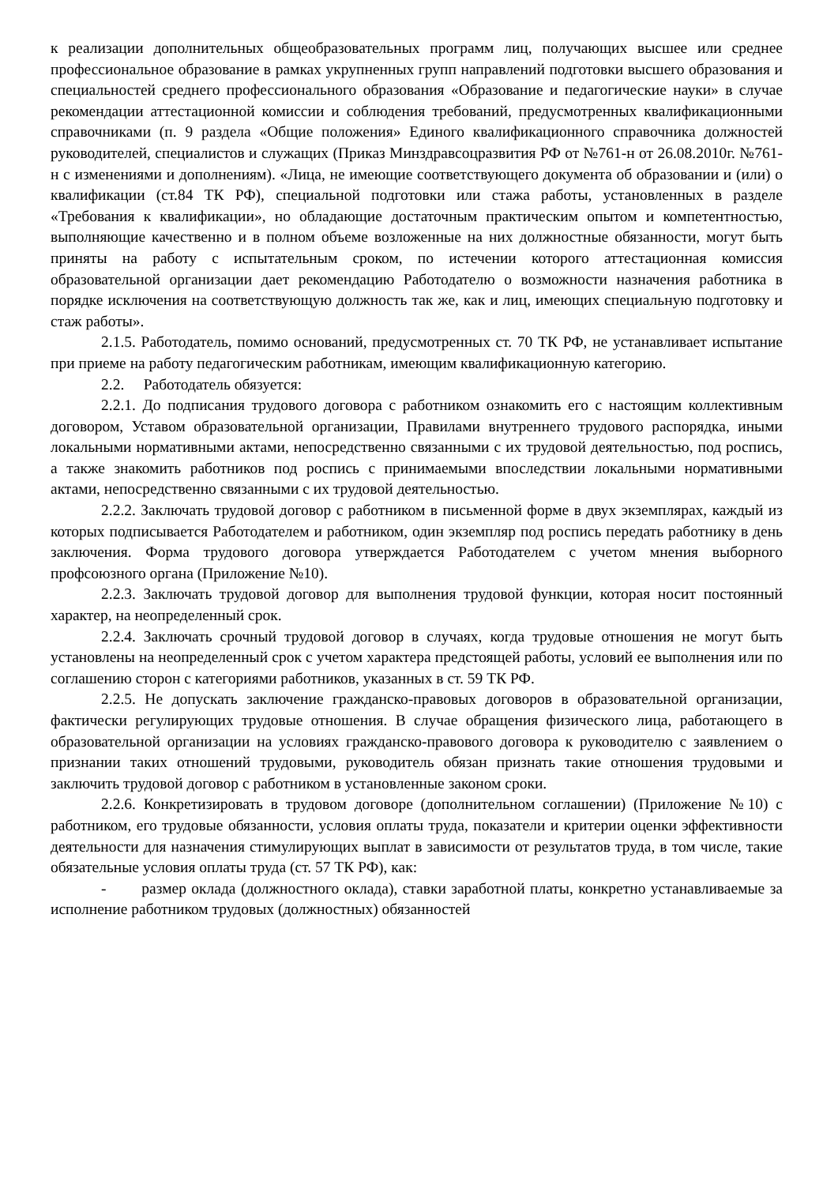к реализации дополнительных общеобразовательных программ лиц, получающих высшее или среднее профессиональное образование в рамках укрупненных групп направлений подготовки высшего образования и специальностей среднего профессионального образования «Образование и педагогические науки» в случае рекомендации аттестационной комиссии и соблюдения требований, предусмотренных квалификационными справочниками (п. 9 раздела «Общие положения» Единого квалификационного справочника должностей руководителей, специалистов и служащих (Приказ Минздравсоцразвития РФ от №761-н от 26.08.2010г. №761-н с изменениями и дополнениям). «Лица, не имеющие соответствующего документа об образовании и (или) о квалификации (ст.84 ТК РФ), специальной подготовки или стажа работы, установленных в разделе «Требования к квалификации», но обладающие достаточным практическим опытом и компетентностью, выполняющие качественно и в полном объеме возложенные на них должностные обязанности, могут быть приняты на работу с испытательным сроком, по истечении которого аттестационная комиссия образовательной организации дает рекомендацию Работодателю о возможности назначения работника в порядке исключения на соответствующую должность так же, как и лиц, имеющих специальную подготовку и стаж работы».
2.1.5. Работодатель, помимо оснований, предусмотренных ст. 70 ТК РФ, не устанавливает испытание при приеме на работу педагогическим работникам, имеющим квалификационную категорию.
2.2. Работодатель обязуется:
2.2.1. До подписания трудового договора с работником ознакомить его с настоящим коллективным договором, Уставом образовательной организации, Правилами внутреннего трудового распорядка, иными локальными нормативными актами, непосредственно связанными с их трудовой деятельностью, под роспись, а также знакомить работников под роспись с принимаемыми впоследствии локальными нормативными актами, непосредственно связанными с их трудовой деятельностью.
2.2.2. Заключать трудовой договор с работником в письменной форме в двух экземплярах, каждый из которых подписывается Работодателем и работником, один экземпляр под роспись передать работнику в день заключения. Форма трудового договора утверждается Работодателем с учетом мнения выборного профсоюзного органа (Приложение №10).
2.2.3. Заключать трудовой договор для выполнения трудовой функции, которая носит постоянный характер, на неопределенный срок.
2.2.4. Заключать срочный трудовой договор в случаях, когда трудовые отношения не могут быть установлены на неопределенный срок с учетом характера предстоящей работы, условий ее выполнения или по соглашению сторон с категориями работников, указанных в ст. 59 ТК РФ.
2.2.5. Не допускать заключение гражданско-правовых договоров в образовательной организации, фактически регулирующих трудовые отношения. В случае обращения физического лица, работающего в образовательной организации на условиях гражданско-правового договора к руководителю с заявлением о признании таких отношений трудовыми, руководитель обязан признать такие отношения трудовыми и заключить трудовой договор с работником в установленные законом сроки.
2.2.6. Конкретизировать в трудовом договоре (дополнительном соглашении) (Приложение №10) с работником, его трудовые обязанности, условия оплаты труда, показатели и критерии оценки эффективности деятельности для назначения стимулирующих выплат в зависимости от результатов труда, в том числе, такие обязательные условия оплаты труда (ст. 57 ТК РФ), как:
- размер оклада (должностного оклада), ставки заработной платы, конкретно устанавливаемые за исполнение работником трудовых (должностных) обязанностей